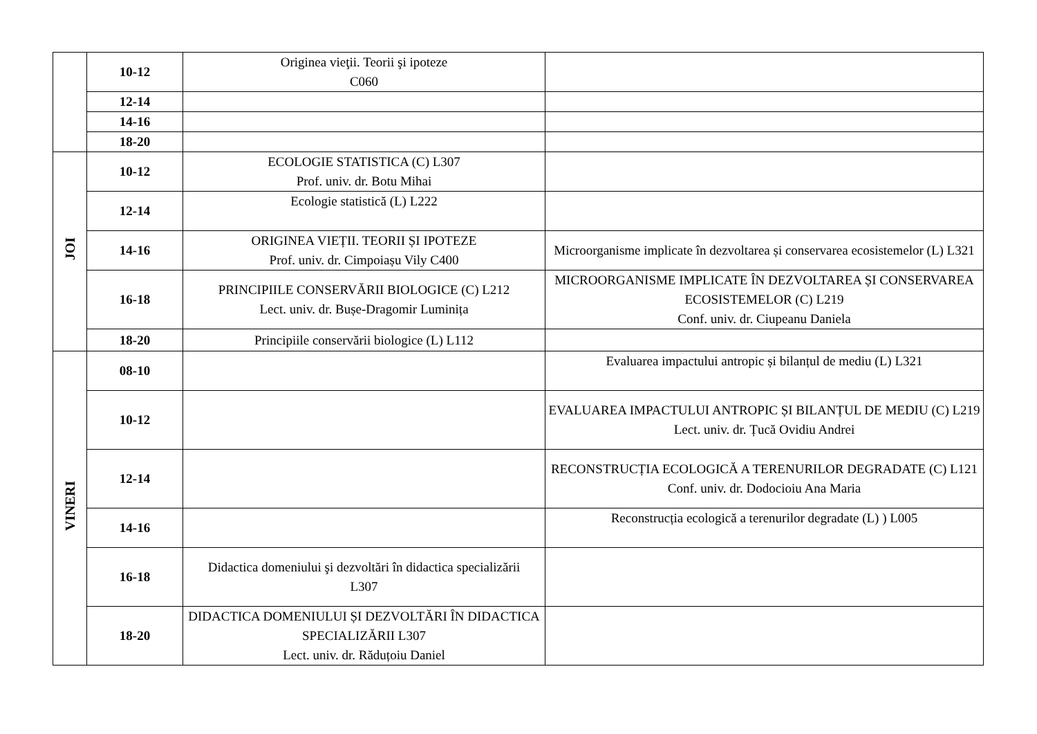| | 10-12 | Originea vieţii. Teorii şi ipoteze C060 | |
| | 12-14 | | |
| | 14-16 | | |
| | 18-20 | | |
| JOI | 10-12 | ECOLOGIE STATISTICA (C) L307 Prof. univ. dr. Botu Mihai | |
| | 12-14 | Ecologie statistică (L) L222 | |
| | 14-16 | ORIGINEA VIEȚII. TEORII ȘI IPOTEZE Prof. univ. dr. Cimpoiașu Vily C400 | Microorganisme implicate în dezvoltarea și conservarea ecosistemelor (L) L321 |
| | 16-18 | PRINCIPIILE CONSERVĂRII BIOLOGICE (C) L212 Lect. univ. dr. Bușe-Dragomir Luminița | MICROORGANISME IMPLICATE ÎN DEZVOLTAREA ȘI CONSERVAREA ECOSISTEMELOR (C) L219 Conf. univ. dr. Ciupeanu Daniela |
| | 18-20 | Principiile conservării biologice (L) L112 | |
| VINERI | 08-10 | | Evaluarea impactului antropic și bilanțul de mediu (L) L321 |
| | 10-12 | | EVALUAREA IMPACTULUI ANTROPIC ȘI BILANȚUL DE MEDIU (C) L219 Lect. univ. dr. Țucă Ovidiu Andrei |
| | 12-14 | | RECONSTRUCȚIA ECOLOGICĂ A TERENURILOR DEGRADATE (C) L121 Conf. univ. dr. Dodocioiu Ana Maria |
| | 14-16 | | Reconstrucția ecologică a terenurilor degradate (L) ) L005 |
| | 16-18 | Didactica domeniului şi dezvoltări în didactica specializării L307 | |
| | 18-20 | DIDACTICA DOMENIULUI ȘI DEZVOLTĂRI ÎN DIDACTICA SPECIALIZĂRII L307 Lect. univ. dr. Răduțoiu Daniel | |